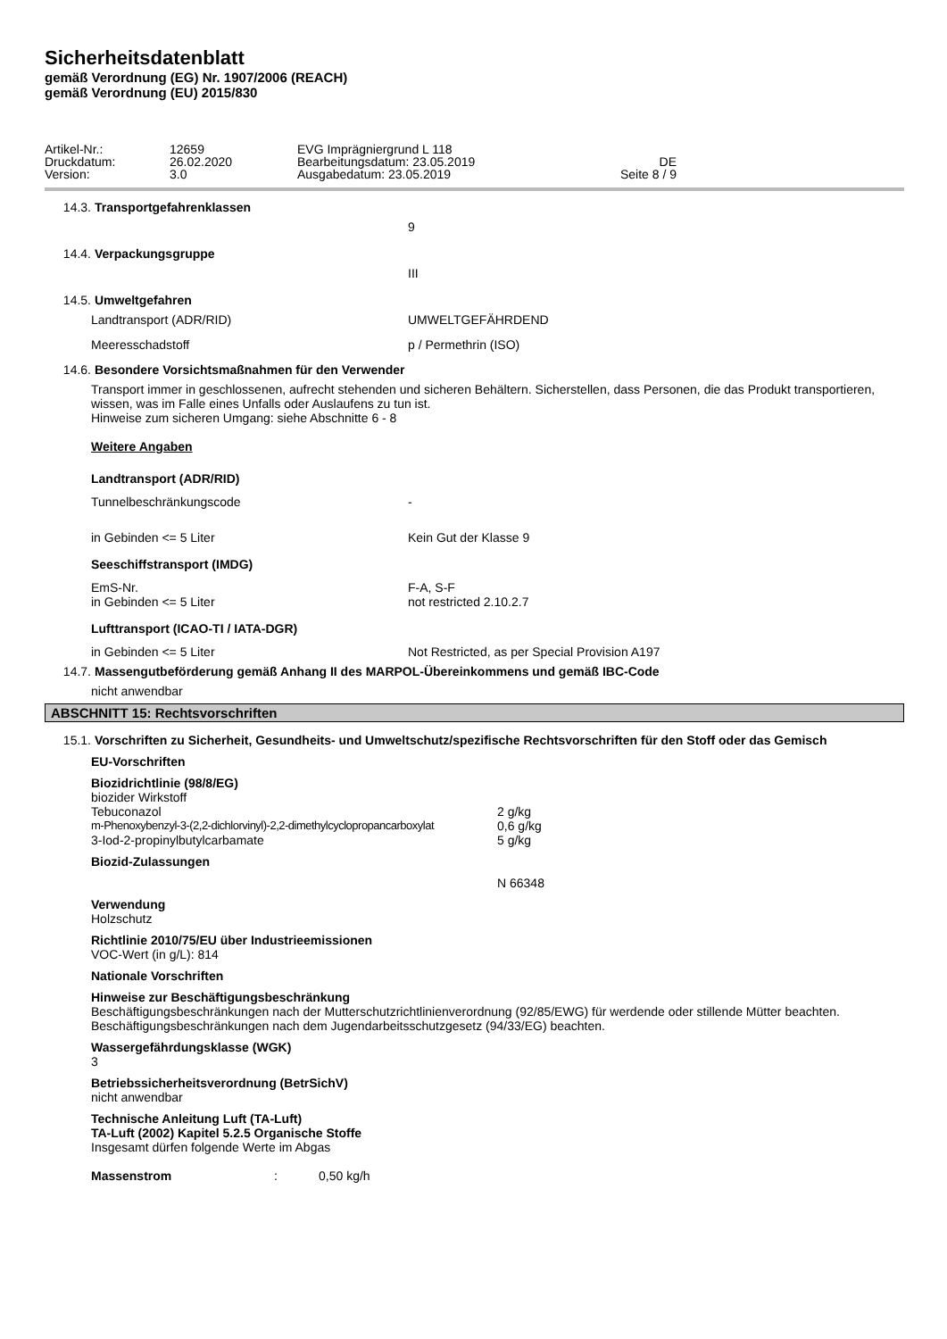Sicherheitsdatenblatt
gemäß Verordnung (EG) Nr. 1907/2006 (REACH)
gemäß Verordnung (EU) 2015/830
Artikel-Nr.: 12659 EVG Imprägniergrund L 118 Druckdatum: 26.02.2020 Bearbeitungsdatum: 23.05.2019 DE Version: 3.0 Ausgabedatum: 23.05.2019 Seite 8 / 9
14.3. Transportgefahrenklassen
9
14.4. Verpackungsgruppe
III
14.5. Umweltgefahren
Landtransport (ADR/RID) UMWELTGEFÄHRDEND
Meeresschadstoff p / Permethrin (ISO)
14.6. Besondere Vorsichtsmaßnahmen für den Verwender
Transport immer in geschlossenen, aufrecht stehenden und sicheren Behältern. Sicherstellen, dass Personen, die das Produkt transportieren, wissen, was im Falle eines Unfalls oder Auslaufens zu tun ist.
Hinweise zum sicheren Umgang: siehe Abschnitte 6 - 8
Weitere Angaben
Landtransport (ADR/RID)
Tunnelbeschränkungscode -
in Gebinden <= 5 Liter Kein Gut der Klasse 9
Seeschiffstransport (IMDG)
EmS-Nr. F-A, S-F
in Gebinden <= 5 Liter not restricted 2.10.2.7
Lufttransport (ICAO-TI / IATA-DGR)
in Gebinden <= 5 Liter Not Restricted, as per Special Provision A197
14.7. Massengutbeförderung gemäß Anhang II des MARPOL-Übereinkommens und gemäß IBC-Code
nicht anwendbar
ABSCHNITT 15: Rechtsvorschriften
15.1. Vorschriften zu Sicherheit, Gesundheits- und Umweltschutz/spezifische Rechtsvorschriften für den Stoff oder das Gemisch
EU-Vorschriften
Biozidrichtlinie (98/8/EG)
biozider Wirkstoff
Tebuconazol 2 g/kg
m-Phenoxybenzyl-3-(2,2-dichlorvinyl)-2,2-dimethylcyclopropancarboxylat 0,6 g/kg
3-Iod-2-propinylbutylcarbamate 5 g/kg
Biozid-Zulassungen
N 66348
Verwendung
Holzschutz
Richtlinie 2010/75/EU über Industrieemissionen
VOC-Wert (in g/L): 814
Nationale Vorschriften
Hinweise zur Beschäftigungsbeschränkung
Beschäftigungsbeschränkungen nach der Mutterschutzrichtlinienverordnung (92/85/EWG) für werdende oder stillende Mütter beachten.
Beschäftigungsbeschränkungen nach dem Jugendarbeitsschutzgesetz (94/33/EG) beachten.
Wassergefährdungsklasse (WGK)
3
Betriebssicherheitsverordnung (BetrSichV)
nicht anwendbar
Technische Anleitung Luft (TA-Luft)
TA-Luft (2002) Kapitel 5.2.5 Organische Stoffe
Insgesamt dürfen folgende Werte im Abgas
Massenstrom: 0,50 kg/h